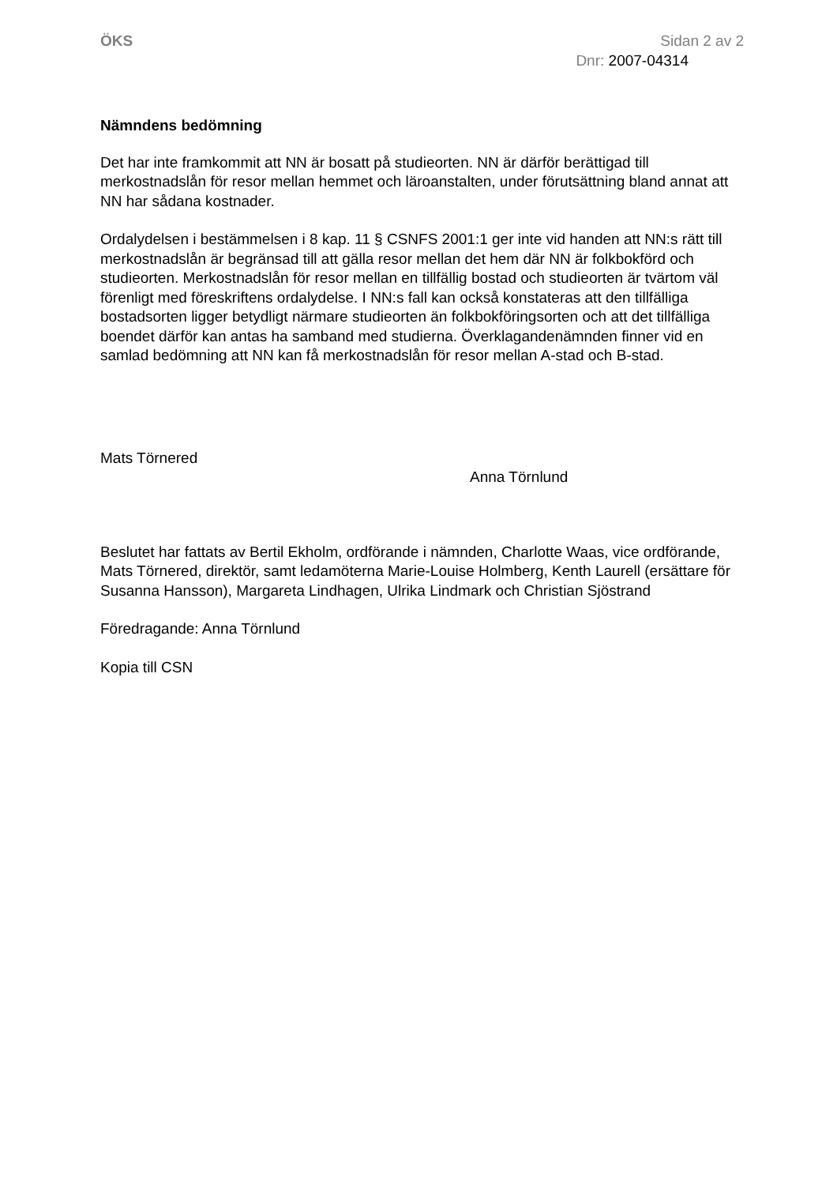ÖKS Sidan 2 av 2
Dnr: 2007-04314
Nämndens bedömning
Det har inte framkommit att NN är bosatt på studieorten. NN är därför berättigad till merkostnadslån för resor mellan hemmet och läroanstalten, under förutsättning bland annat att NN har sådana kostnader.
Ordalydelsen i bestämmelsen i 8 kap. 11 § CSNFS 2001:1 ger inte vid handen att NN:s rätt till merkostnadslån är begränsad till att gälla resor mellan det hem där NN är folkbokförd och studieorten. Merkostnadslån för resor mellan en tillfällig bostad och studieorten är tvärtom väl förenligt med föreskriftens ordalydelse. I NN:s fall kan också konstateras att den tillfälliga bostadsorten ligger betydligt närmare studieorten än folkbokföringsorten och att det tillfälliga boendet därför kan antas ha samband med studierna. Överklagandenämnden finner vid en samlad bedömning att NN kan få merkostnadslån för resor mellan A-stad och B-stad.
Mats Törnered
Anna Törnlund
Beslutet har fattats av Bertil Ekholm, ordförande i nämnden, Charlotte Waas, vice ordförande, Mats Törnered, direktör, samt ledamöterna Marie-Louise Holmberg, Kenth Laurell (ersättare för Susanna Hansson), Margareta Lindhagen, Ulrika Lindmark och Christian Sjöstrand
Föredragande: Anna Törnlund
Kopia till CSN